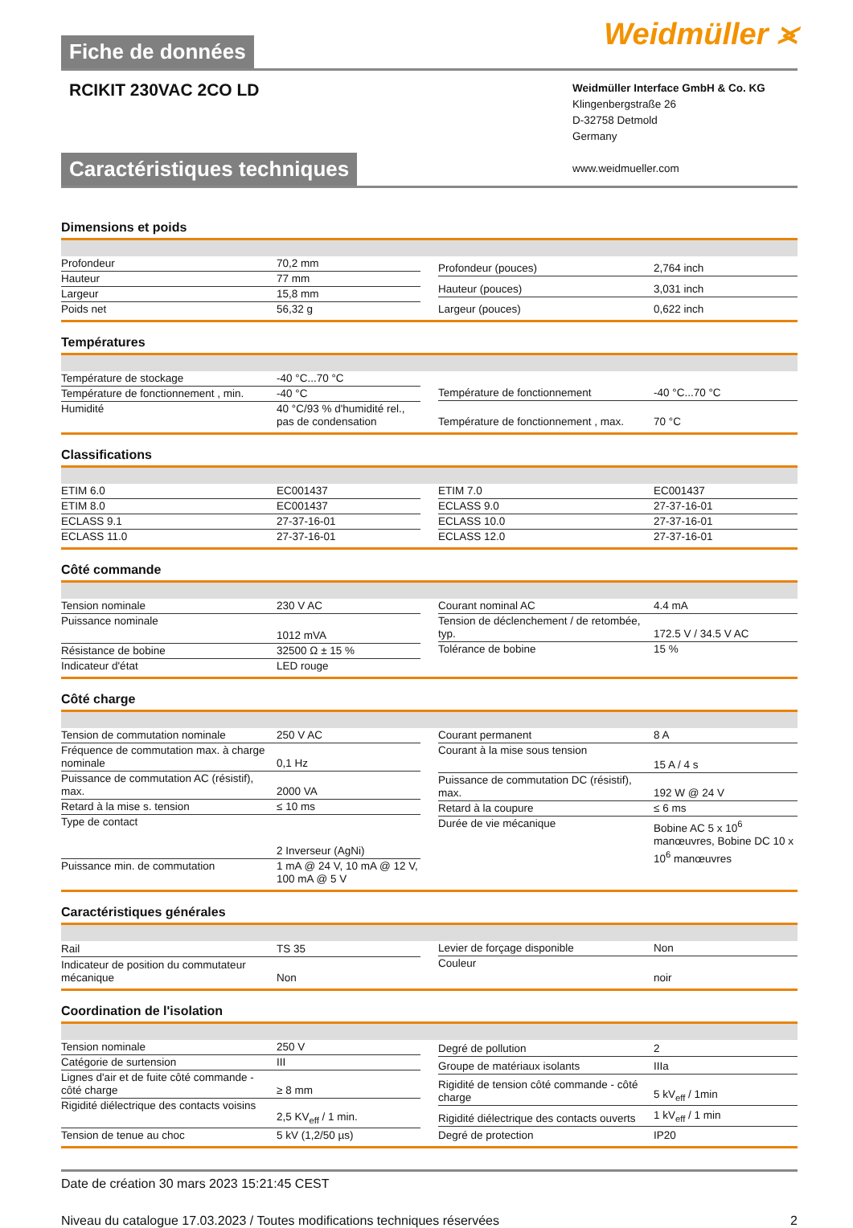Fiche de données
Weidmüller ⪤
RCIKIT 230VAC 2CO LD
Weidmüller Interface GmbH & Co. KG
Klingenbergstraße 26
D-32758 Detmold
Germany
www.weidmueller.com
Caractéristiques techniques
Dimensions et poids
| Profondeur | 70,2 mm |
| Hauteur | 77 mm |
| Largeur | 15,8 mm |
| Poids net | 56,32 g |
| Profondeur (pouces) | 2,764 inch |
| Hauteur (pouces) | 3,031 inch |
| Largeur (pouces) | 0,622 inch |
Températures
| Température de stockage | -40 °C...70 °C |
| Température de fonctionnement , min. | -40 °C |
| Humidité | 40 °C/93 % d'humidité rel., pas de condensation |
| Température de fonctionnement | -40 °C...70 °C |
| Température de fonctionnement , max. | 70 °C |
Classifications
| ETIM 6.0 | EC001437 |
| ETIM 8.0 | EC001437 |
| ECLASS 9.1 | 27-37-16-01 |
| ECLASS 11.0 | 27-37-16-01 |
| ETIM 7.0 | EC001437 |
| ECLASS 9.0 | 27-37-16-01 |
| ECLASS 10.0 | 27-37-16-01 |
| ECLASS 12.0 | 27-37-16-01 |
Côté commande
| Tension nominale | 230 V AC |
| Puissance nominale | 1012 mVA |
| Résistance de bobine | 32500 Ω ± 15 % |
| Indicateur d'état | LED rouge |
| Courant nominal AC | 4.4 mA |
| Tension de déclenchement / de retombée, typ. | 172.5 V / 34.5 V AC |
| Tolérance de bobine | 15 % |
Côté charge
| Tension de commutation nominale | 250 V AC |
| Fréquence de commutation max. à charge nominale | 0,1 Hz |
| Puissance de commutation AC (résistif), max. | 2000 VA |
| Retard à la mise s. tension | ≤ 10 ms |
| Type de contact | 2 Inverseur (AgNi) |
| Puissance min. de commutation | 1 mA @ 24 V, 10 mA @ 12 V, 100 mA @ 5 V |
| Courant permanent | 8 A |
| Courant à la mise sous tension | 15 A / 4 s |
| Puissance de commutation DC (résistif), max. | 192 W @ 24 V |
| Retard à la coupure | ≤ 6 ms |
| Durée de vie mécanique | Bobine AC 5 x 10<sup>6</sup> manœuvres, Bobine DC 10 x 10<sup>6</sup> manœuvres |
Caractéristiques générales
| Rail | TS 35 |
| Indicateur de position du commutateur mécanique | Non |
| Levier de forçage disponible | Non |
| Couleur | noir |
Coordination de l'isolation
| Tension nominale | 250 V |
| Catégorie de surtension | III |
| Lignes d'air et de fuite côté commande - côté charge | ≥ 8 mm |
| Rigidité diélectrique des contacts voisins | 2,5 KV<sub>eff</sub> / 1 min. |
| Tension de tenue au choc | 5 kV (1,2/50 µs) |
| Degré de pollution | 2 |
| Groupe de matériaux isolants | IIIa |
| Rigidité de tension côté commande - côté charge | 5 kV<sub>eff</sub> / 1min |
| Rigidité diélectrique des contacts ouverts | 1 kV<sub>eff</sub> / 1 min |
| Degré de protection | IP20 |
Date de création 30 mars 2023 15:21:45 CEST
Niveau du catalogue 17.03.2023 / Toutes modifications techniques réservées 2